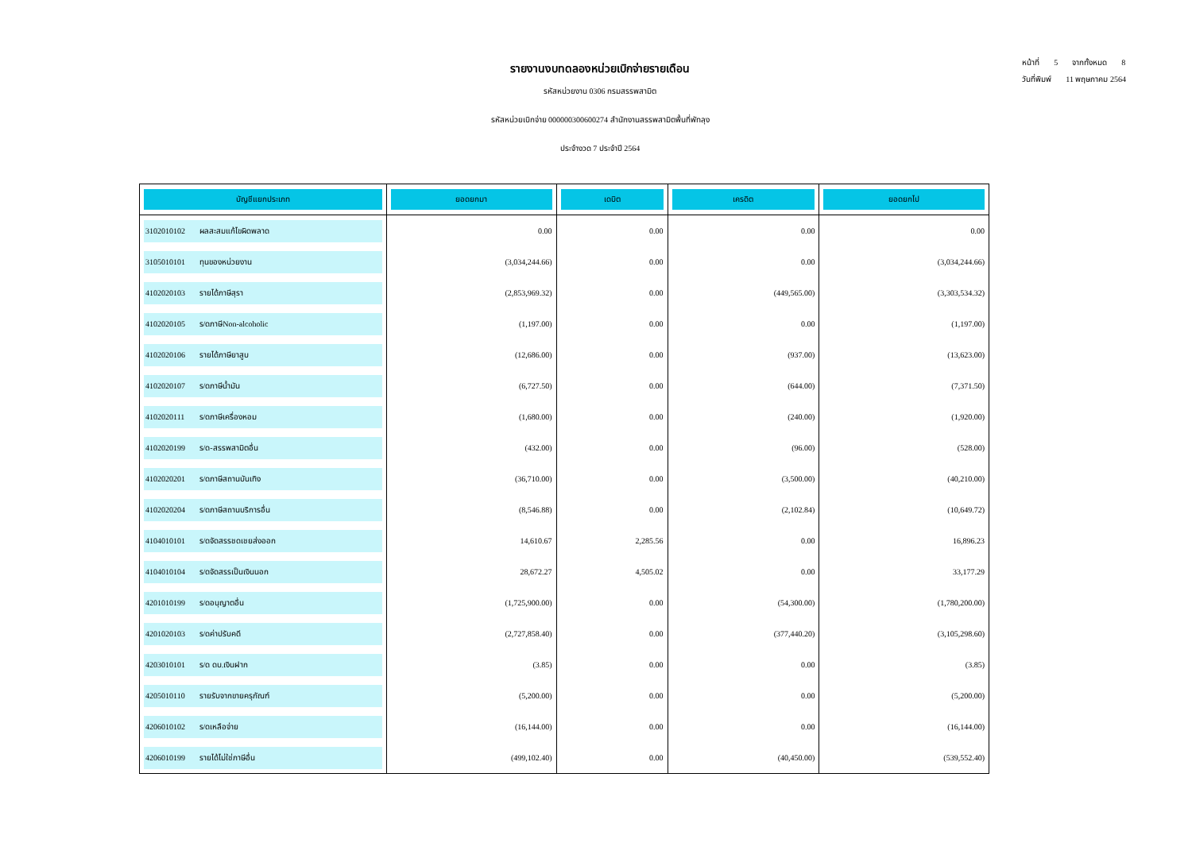รายงานงบทดลองหน่วยเบิกจ่ายรายเดือน
รหัสหน่วยงาน 0306 กรมสรรพสามิต
รหัสหน่วยเบิกจ่าย 000000300600274 สำนักงานสรรพสามิตพื้นที่พัทลุง
ประจำงวด 7 ประจำปี 2564
หน้าที่ 5 จากทั้งหมด 8
วันที่พิมพ์ 11 พฤษภาคม 2564
| บัญชีแยกประเภท | ยอดยกมา | เดบิต | เครดิต | ยอดยกไป |
| --- | --- | --- | --- | --- |
| 3102010102 ผลสะสมแก้ไขผิดพลาด | 0.00 | 0.00 | 0.00 | 0.00 |
| 3105010101 ทุนของหน่วยงาน | (3,034,244.66) | 0.00 | 0.00 | (3,034,244.66) |
| 4102020103 รายได้ภาษีสุรา | (2,853,969.32) | 0.00 | (449,565.00) | (3,303,534.32) |
| 4102020105 ร/ดภาษีNon-alcoholic | (1,197.00) | 0.00 | 0.00 | (1,197.00) |
| 4102020106 รายได้ภาษียาสูบ | (12,686.00) | 0.00 | (937.00) | (13,623.00) |
| 4102020107 ร/ดภาษีน้ำมัน | (6,727.50) | 0.00 | (644.00) | (7,371.50) |
| 4102020111 ร/ดภาษีเครื่องหอม | (1,680.00) | 0.00 | (240.00) | (1,920.00) |
| 4102020199 ร/ด-สรรพสามิตอื่น | (432.00) | 0.00 | (96.00) | (528.00) |
| 4102020201 ร/ดภาษีสถานบันเทิง | (36,710.00) | 0.00 | (3,500.00) | (40,210.00) |
| 4102020204 ร/ดภาษีสถานบริการอื่น | (8,546.88) | 0.00 | (2,102.84) | (10,649.72) |
| 4104010101 ร/ดจัดสรรชดเชยส่งออก | 14,610.67 | 2,285.56 | 0.00 | 16,896.23 |
| 4104010104 ร/ดจัดสรรเป็นเงินนอก | 28,672.27 | 4,505.02 | 0.00 | 33,177.29 |
| 4201010199 ร/ดอนุญาตอื่น | (1,725,900.00) | 0.00 | (54,300.00) | (1,780,200.00) |
| 4201020103 ร/ดค่าปรับคดี | (2,727,858.40) | 0.00 | (377,440.20) | (3,105,298.60) |
| 4203010101 ร/ด ดบ.เงินฝาก | (3.85) | 0.00 | 0.00 | (3.85) |
| 4205010110 รายรับจากขายครุภัณฑ์ | (5,200.00) | 0.00 | 0.00 | (5,200.00) |
| 4206010102 ร/ดเหลือจ่าย | (16,144.00) | 0.00 | 0.00 | (16,144.00) |
| 4206010199 รายได้ไม่ใช่ภาษีอื่น | (499,102.40) | 0.00 | (40,450.00) | (539,552.40) |